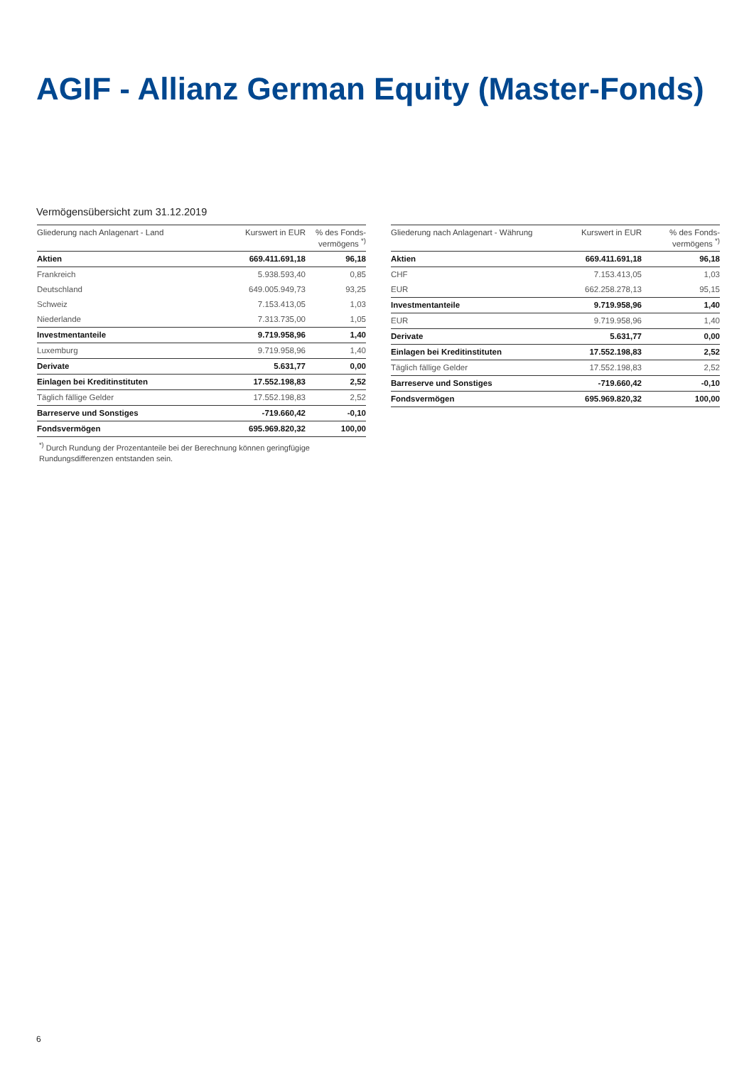AGIF - Allianz German Equity (Master-Fonds)
Vermögensübersicht zum 31.12.2019
| Gliederung nach Anlagenart - Land | Kurswert in EUR | % des Fonds- vermögens <sup>*)</sup> |
| --- | --- | --- |
| Aktien | 669.411.691,18 | 96,18 |
| Frankreich | 5.938.593,40 | 0,85 |
| Deutschland | 649.005.949,73 | 93,25 |
| Schweiz | 7.153.413,05 | 1,03 |
| Niederlande | 7.313.735,00 | 1,05 |
| Investmentanteile | 9.719.958,96 | 1,40 |
| Luxemburg | 9.719.958,96 | 1,40 |
| Derivate | 5.631,77 | 0,00 |
| Einlagen bei Kreditinstituten | 17.552.198,83 | 2,52 |
| Täglich fällige Gelder | 17.552.198,83 | 2,52 |
| Barreserve und Sonstiges | -719.660,42 | -0,10 |
| Fondsvermögen | 695.969.820,32 | 100,00 |
<sup>*)</sup> Durch Rundung der Prozentanteile bei der Berechnung können geringfügige Rundungsdifferenzen entstanden sein.
| Gliederung nach Anlagenart - Währung | Kurswert in EUR | % des Fonds- vermögens <sup>*)</sup> |
| --- | --- | --- |
| Aktien | 669.411.691,18 | 96,18 |
| CHF | 7.153.413,05 | 1,03 |
| EUR | 662.258.278,13 | 95,15 |
| Investmentanteile | 9.719.958,96 | 1,40 |
| EUR | 9.719.958,96 | 1,40 |
| Derivate | 5.631,77 | 0,00 |
| Einlagen bei Kreditinstituten | 17.552.198,83 | 2,52 |
| Täglich fällige Gelder | 17.552.198,83 | 2,52 |
| Barreserve und Sonstiges | -719.660,42 | -0,10 |
| Fondsvermögen | 695.969.820,32 | 100,00 |
6